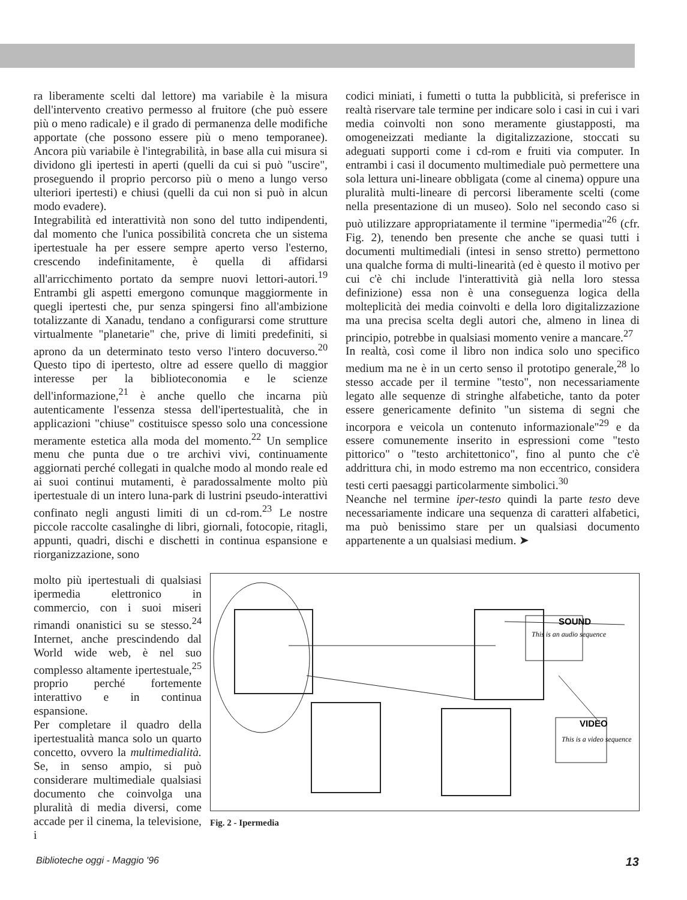ra liberamente scelti dal lettore) ma variabile è la misura dell'intervento creativo permesso al fruitore (che può essere più o meno radicale) e il grado di permanenza delle modifiche apportate (che possono essere più o meno temporanee). Ancora più variabile è l'integrabilità, in base alla cui misura si dividono gli ipertesti in aperti (quelli da cui si può "uscire", proseguendo il proprio percorso più o meno a lungo verso ulteriori ipertesti) e chiusi (quelli da cui non si può in alcun modo evadere).
Integrabilità ed interattività non sono del tutto indipendenti, dal momento che l'unica possibilità concreta che un sistema ipertestuale ha per essere sempre aperto verso l'esterno, crescendo indefinitamente, è quella di affidarsi all'arricchimento portato da sempre nuovi lettori-autori.<sup>19</sup> Entrambi gli aspetti emergono comunque maggiormente in quegli ipertesti che, pur senza spingersi fino all'ambizione totalizzante di Xanadu, tendano a configurarsi come strutture virtualmente "planetarie" che, prive di limiti predefiniti, si aprono da un determinato testo verso l'intero docuverso.<sup>20</sup> Questo tipo di ipertesto, oltre ad essere quello di maggior interesse per la biblioteconomia e le scienze dell'informazione,<sup>21</sup> è anche quello che incarna più autenticamente l'essenza stessa dell'ipertestualità, che in applicazioni "chiuse" costituisce spesso solo una concessione meramente estetica alla moda del momento.<sup>22</sup> Un semplice menu che punta due o tre archivi vivi, continuamente aggiornati perché collegati in qualche modo al mondo reale ed ai suoi continui mutamenti, è paradossalmente molto più ipertestuale di un intero luna-park di lustrini pseudo-interattivi confinato negli angusti limiti di un cd-rom.<sup>23</sup> Le nostre piccole raccolte casalinghe di libri, giornali, fotocopie, ritagli, appunti, quadri, dischi e dischetti in continua espansione e riorganizzazione, sono
codici miniati, i fumetti o tutta la pubblicità, si preferisce in realtà riservare tale termine per indicare solo i casi in cui i vari media coinvolti non sono meramente giustapposti, ma omogeneizzati mediante la digitalizzazione, stoccati su adeguati supporti come i cd-rom e fruiti via computer. In entrambi i casi il documento multimediale può permettere una sola lettura uni-lineare obbligata (come al cinema) oppure una pluralità multi-lineare di percorsi liberamente scelti (come nella presentazione di un museo). Solo nel secondo caso si può utilizzare appropriatamente il termine "ipermedia"<sup>26</sup> (cfr. Fig. 2), tenendo ben presente che anche se quasi tutti i documenti multimediali (intesi in senso stretto) permettono una qualche forma di multi-linearità (ed è questo il motivo per cui c'è chi include l'interattività già nella loro stessa definizione) essa non è una conseguenza logica della molteplicità dei media coinvolti e della loro digitalizzazione ma una precisa scelta degli autori che, almeno in linea di principio, potrebbe in qualsiasi momento venire a mancare.<sup>27</sup>
In realtà, così come il libro non indica solo uno specifico medium ma ne è in un certo senso il prototipo generale,<sup>28</sup> lo stesso accade per il termine "testo", non necessariamente legato alle sequenze di stringhe alfabetiche, tanto da poter essere genericamente definito "un sistema di segni che incorpora e veicola un contenuto informazionale"<sup>29</sup> e da essere comunemente inserito in espressioni come "testo pittorico" o "testo architettonico", fino al punto che c'è addrittura chi, in modo estremo ma non eccentrico, considera testi certi paesaggi particolarmente simbolici.<sup>30</sup>
Neanche nel termine iper-testo quindi la parte testo deve necessariamente indicare una sequenza di caratteri alfabetici, ma può benissimo stare per un qualsiasi documento appartenente a un qualsiasi medium. ➤
molto più ipertestuali di qualsiasi ipermedia elettronico in commercio, con i suoi miseri rimandi onanistici su se stesso.<sup>24</sup> Internet, anche prescindendo dal World wide web, è nel suo complesso altamente ipertestuale,<sup>25</sup> proprio perché fortemente interattivo e in continua espansione.
Per completare il quadro della ipertestualità manca solo un quarto concetto, ovvero la multimedialità. Se, in senso ampio, si può considerare multimediale qualsiasi documento che coinvolga una pluralità di media diversi, come accade per il cinema, la televisione, i
SOUND
This is an audio sequence
VIDEO
This is a video sequence
Fig. 2 - Ipermedia
Biblioteche oggi - Maggio '96 13